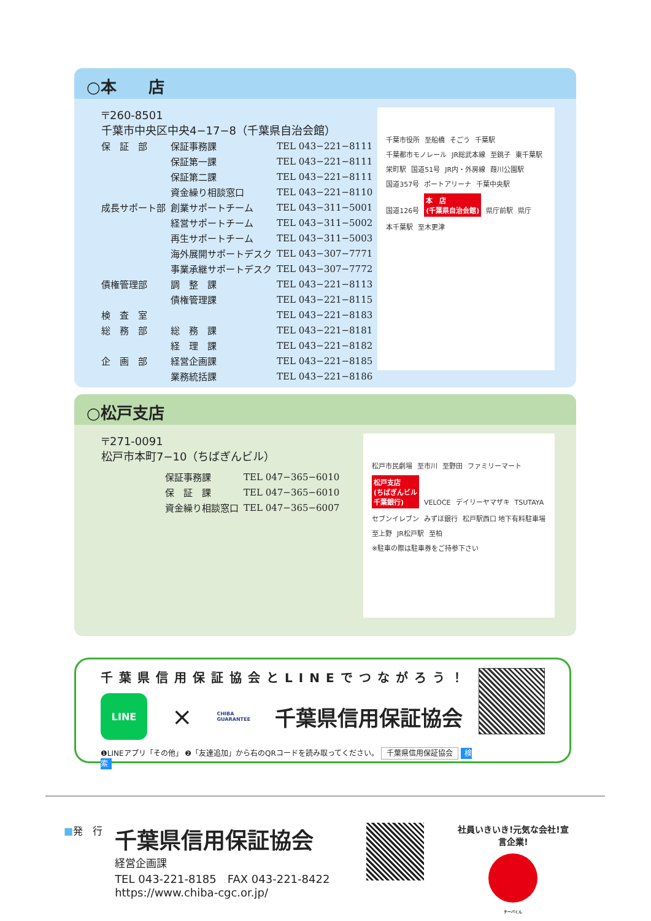○本　　店
〒260-8501
千葉市中央区中央4−17−8（千葉県自治会館）
| 保 証 部 | 保証事務課 | TEL 043−221−8111 |
| | 保証第一課 | TEL 043−221−8111 |
| | 保証第二課 | TEL 043−221−8111 |
| | 資金繰り相談窓口 | TEL 043−221−8110 |
| 成長サポート部 | 創業サポートチーム | TEL 043−311−5001 |
| | 経営サポートチーム | TEL 043−311−5002 |
| | 再生サポートチーム | TEL 043−311−5003 |
| | 海外展開サポートデスク | TEL 043−307−7771 |
| | 事業承継サポートデスク | TEL 043−307−7772 |
| 債権管理部 | 調 整 課 | TEL 043−221−8113 |
| | 債権管理課 | TEL 043−221−8115 |
| 検 査 室 | | TEL 043−221−8183 |
| 総 務 部 | 総 務 課 | TEL 043−221−8181 |
| | 経 理 課 | TEL 043−221−8182 |
| 企 画 部 | 経営企画課 | TEL 043−221−8185 |
| | 業務統括課 | TEL 043−221−8186 |
千葉市役所 至船橋 そごう 千葉駅 千葉都市モノレール JR総武本線 至銚子 東千葉駅 栄町駅 国道51号 JR内・外房線 葭川公園駅 国道357号 ポートアリーナ 千葉中央駅 国道126号 本　店
(千葉県自治会館) 県庁前駅 県庁 本千葉駅 至木更津
○松戸支店
〒271-0091
松戸市本町7−10（ちばぎんビル）
| | 保証事務課 | TEL 047−365−6010 |
| | 保 証 課 | TEL 047−365−6010 |
| | 資金繰り相談窓口 | TEL 047−365−6007 |
松戸市民劇場 至市川 至野田 ファミリーマート 松戸支店
(ちばぎんビル
千葉銀行) VELOCE デイリーヤマザキ TSUTAYA セブンイレブン みずほ銀行 松戸駅西口 地下有料駐車場 至上野 JR松戸駅 至柏
※駐車の際は駐車券をご持参下さい
千葉県信用保証協会とLINEでつながろう！
LINE
×
CHIBA
GUARANTEE
千葉県信用保証協会
❶LINEアプリ「その他」 ❷「友達追加」から右のQRコードを読み取ってください。 千葉県信用保証協会 検索
■発　行
千葉県信用保証協会
経営企画課
TEL 043-221-8185　FAX 043-221-8422
https://www.chiba-cgc.or.jp/
社員いきいき!元気な会社!宣言企業!
チーバくん